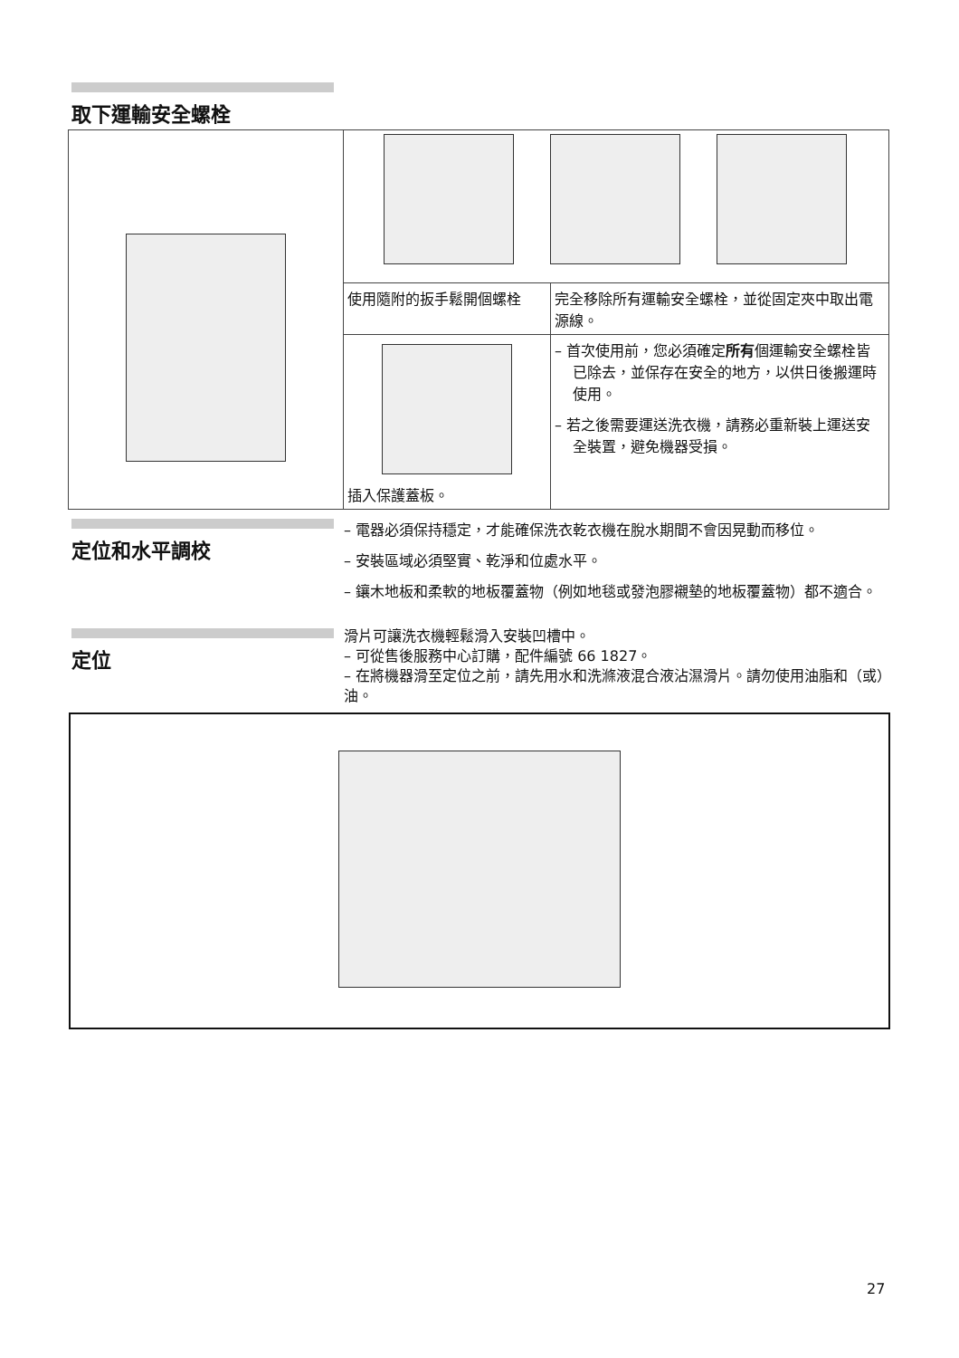取下運輸安全螺栓
| | 使用隨附的扳手鬆開個螺栓 | 完全移除所有運輸安全螺栓，並從固定夾中取出電源線。 |
| | 插入保護蓋板。 | – 首次使用前，您必須確定 所有 個運輸安全螺栓皆已除去，並保存在安全的地方，以供日後搬運時使用。 – 若之後需要運送洗衣機，請務必重新裝上運送安全裝置，避免機器受損。 |
定位和水平調校
– 電器必須保持穩定，才能確保洗衣乾衣機在脫水期間不會因晃動而移位。
– 安裝區域必須堅實、乾淨和位處水平。
– 鑲木地板和柔軟的地板覆蓋物（例如地毯或發泡膠襯墊的地板覆蓋物）都不適合。
定位
滑片可讓洗衣機輕鬆滑入安裝凹槽中。
– 可從售後服務中心訂購，配件編號 66 1827。
– 在將機器滑至定位之前，請先用水和洗滌液混合液沾濕滑片。請勿使用油脂和（或）油。
27